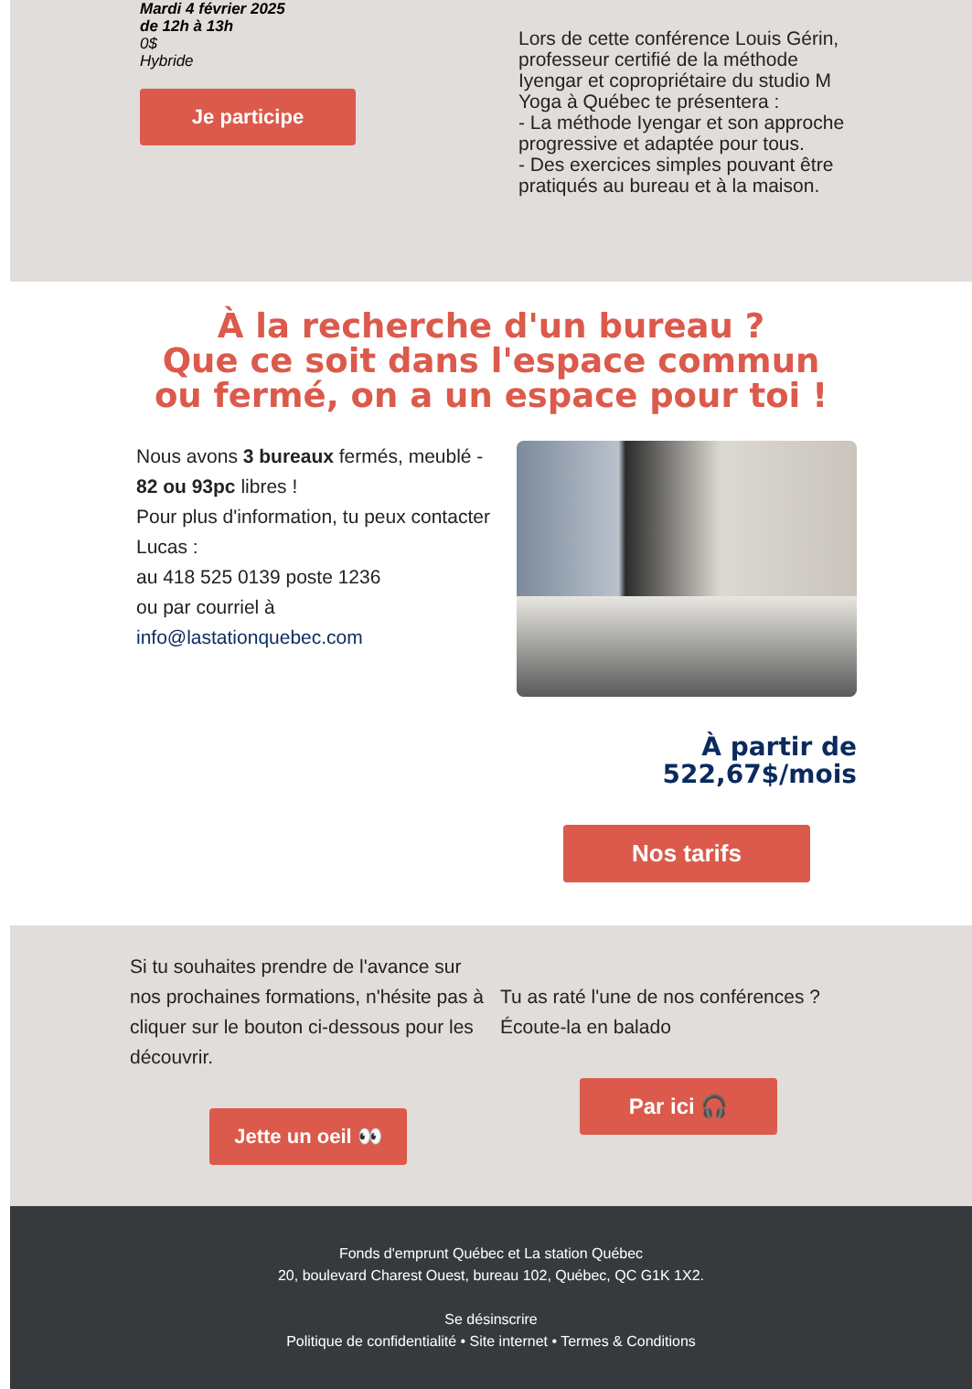Mardi 4 février 2025
de 12h à 13h
0$
Hybride
Je participe
Lors de cette conférence Louis Gérin, professeur certifié de la méthode Iyengar et copropriétaire du studio M Yoga à Québec te présentera :
- La méthode Iyengar et son approche progressive et adaptée pour tous.
- Des exercices simples pouvant être pratiqués au bureau et à la maison.
À la recherche d'un bureau ?
Que ce soit dans l'espace commun
ou fermé, on a un espace pour toi !
Nous avons 3 bureaux fermés, meublé - 82 ou 93pc libres !
Pour plus d'information, tu peux contacter Lucas :
au 418 525 0139 poste 1236
ou par courriel à
info@lastationquebec.com
À partir de
522,67$/mois
Nos tarifs
Si tu souhaites prendre de l'avance sur nos prochaines formations, n'hésite pas à cliquer sur le bouton ci-dessous pour les découvrir.
Jette un oeil 👀
Tu as raté l'une de nos conférences ? Écoute-la en balado
Par ici 🎧
Fonds d'emprunt Québec et La station Québec
20, boulevard Charest Ouest, bureau 102, Québec, QC G1K 1X2.
Se désinscrire
Politique de confidentialité • Site internet • Termes & Conditions